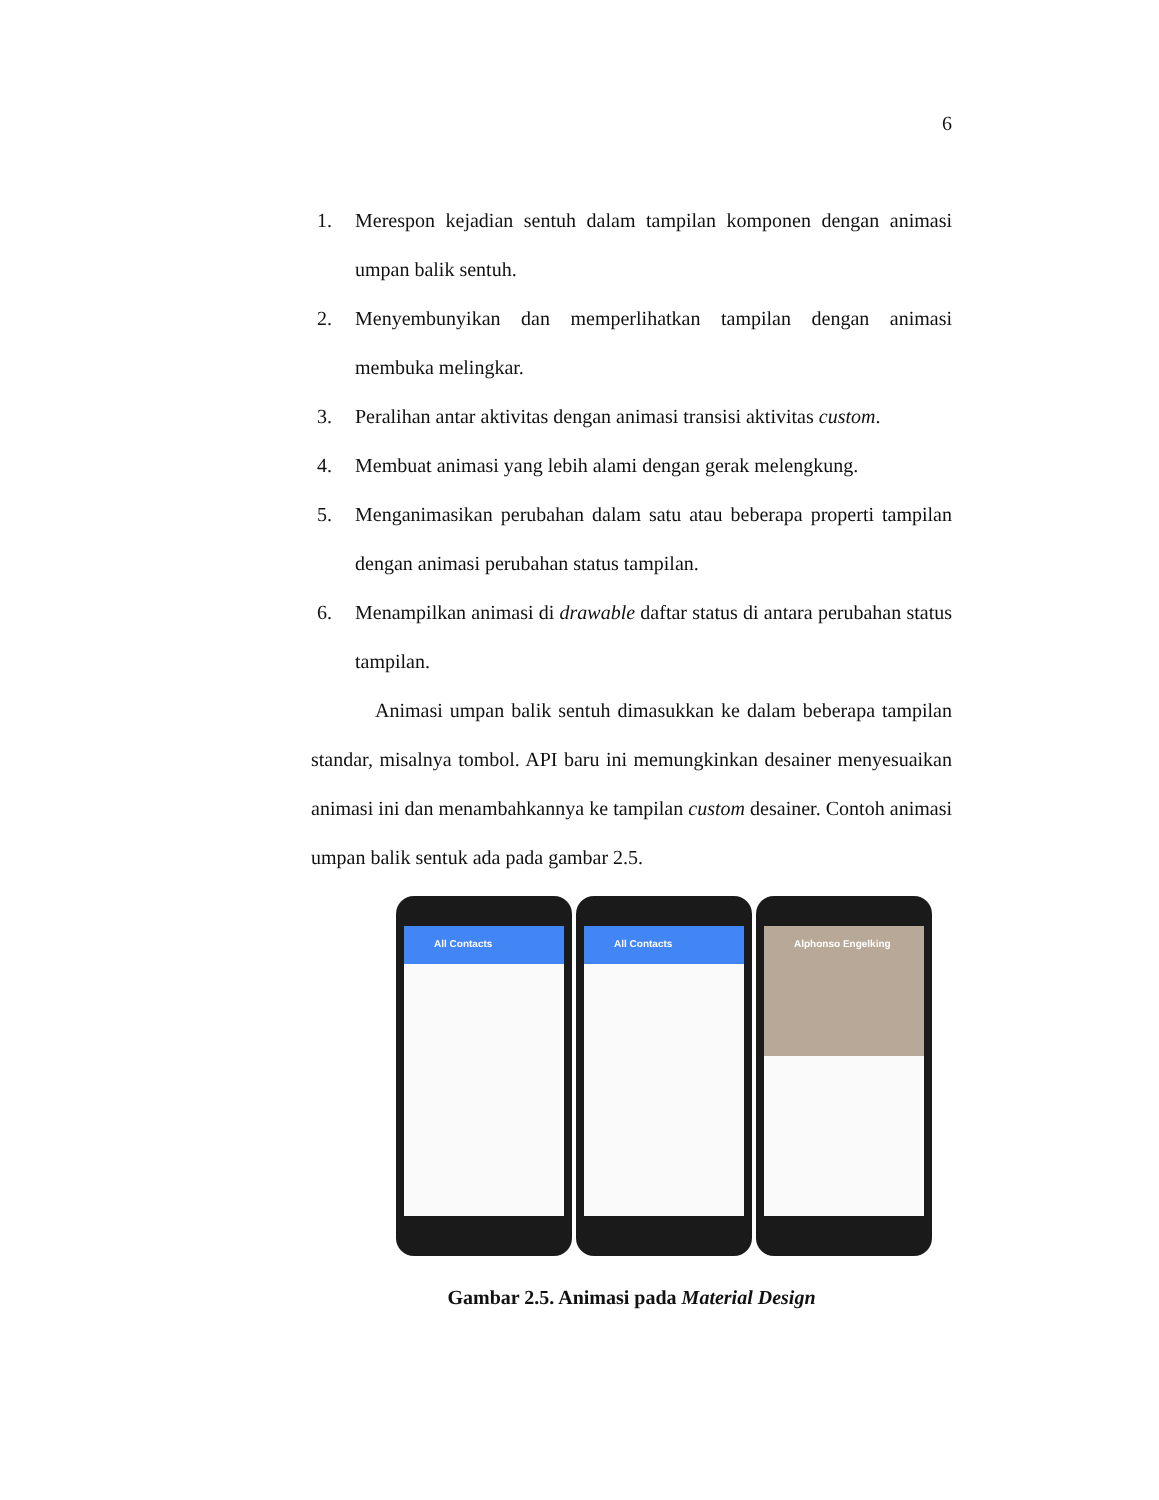6
1. Merespon kejadian sentuh dalam tampilan komponen dengan animasi umpan balik sentuh.
2. Menyembunyikan dan memperlihatkan tampilan dengan animasi membuka melingkar.
3. Peralihan antar aktivitas dengan animasi transisi aktivitas custom.
4. Membuat animasi yang lebih alami dengan gerak melengkung.
5. Menganimasikan perubahan dalam satu atau beberapa properti tampilan dengan animasi perubahan status tampilan.
6. Menampilkan animasi di drawable daftar status di antara perubahan status tampilan.
Animasi umpan balik sentuh dimasukkan ke dalam beberapa tampilan standar, misalnya tombol. API baru ini memungkinkan desainer menyesuaikan animasi ini dan menambahkannya ke tampilan custom desainer. Contoh animasi umpan balik sentuk ada pada gambar 2.5.
All Contacts All Contacts
Alphonso Engelking
Gambar 2.5. Animasi pada Material Design